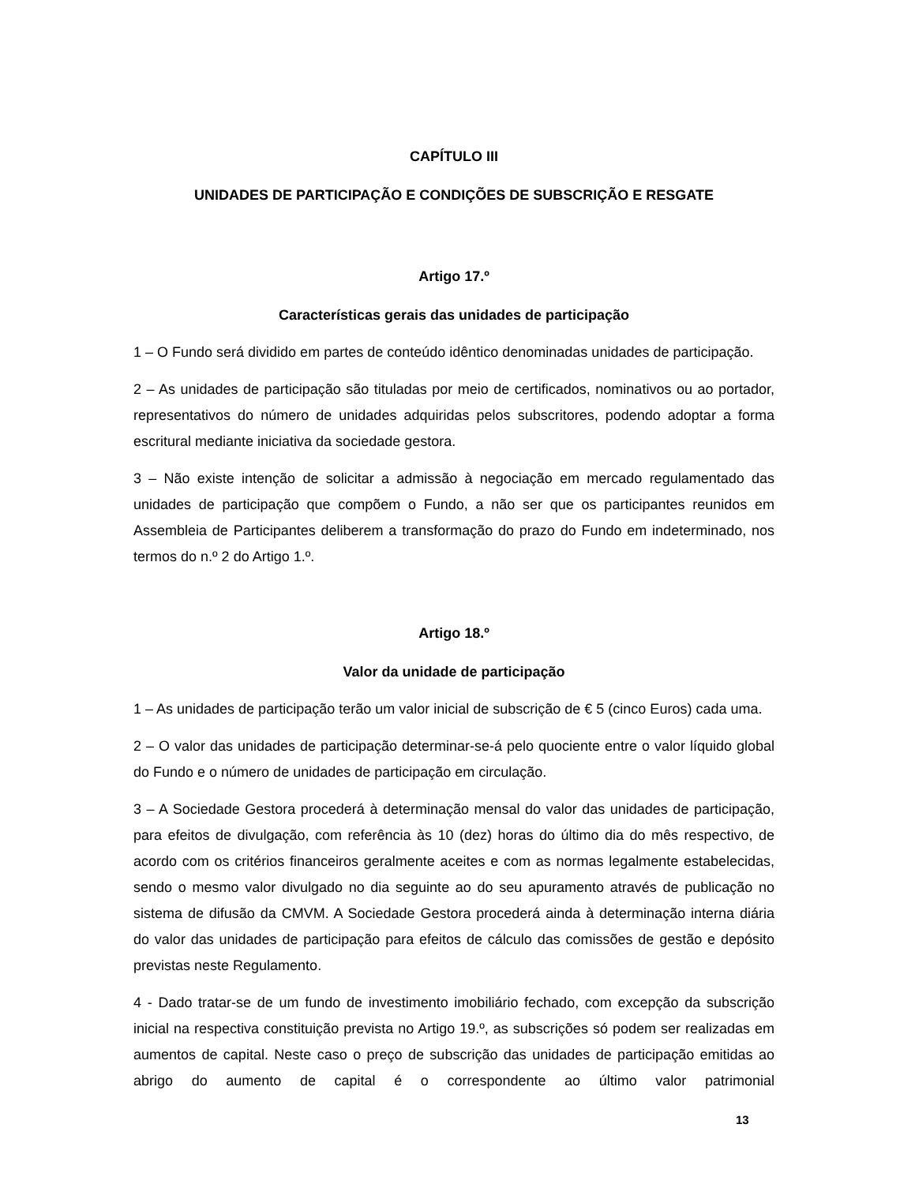CAPÍTULO III
UNIDADES DE PARTICIPAÇÃO E CONDIÇÕES DE SUBSCRIÇÃO E RESGATE
Artigo 17.º
Características gerais das unidades de participação
1 – O Fundo será dividido em partes de conteúdo idêntico denominadas unidades de participação.
2 – As unidades de participação são tituladas por meio de certificados, nominativos ou ao portador, representativos do número de unidades adquiridas pelos subscritores, podendo adoptar a forma escritural mediante iniciativa da sociedade gestora.
3 – Não existe intenção de solicitar a admissão à negociação em mercado regulamentado das unidades de participação que compõem o Fundo, a não ser que os participantes reunidos em Assembleia de Participantes deliberem a transformação do prazo do Fundo em indeterminado, nos termos do n.º 2 do Artigo 1.º.
Artigo 18.º
Valor da unidade de participação
1 – As unidades de participação terão um valor inicial de subscrição de € 5 (cinco Euros) cada uma.
2 – O valor das unidades de participação determinar-se-á pelo quociente entre o valor líquido global do Fundo e o número de unidades de participação em circulação.
3 – A Sociedade Gestora procederá à determinação mensal do valor das unidades de participação, para efeitos de divulgação, com referência às 10 (dez) horas do último dia do mês respectivo, de acordo com os critérios financeiros geralmente aceites e com as normas legalmente estabelecidas, sendo o mesmo valor divulgado no dia seguinte ao do seu apuramento através de publicação no sistema de difusão da CMVM. A Sociedade Gestora procederá ainda à determinação interna diária do valor das unidades de participação para efeitos de cálculo das comissões de gestão e depósito previstas neste Regulamento.
4 - Dado tratar-se de um fundo de investimento imobiliário fechado, com excepção da subscrição inicial na respectiva constituição prevista no Artigo 19.º, as subscrições só podem ser realizadas em aumentos de capital. Neste caso o preço de subscrição das unidades de participação emitidas ao abrigo do aumento de capital é o correspondente ao último valor patrimonial
13